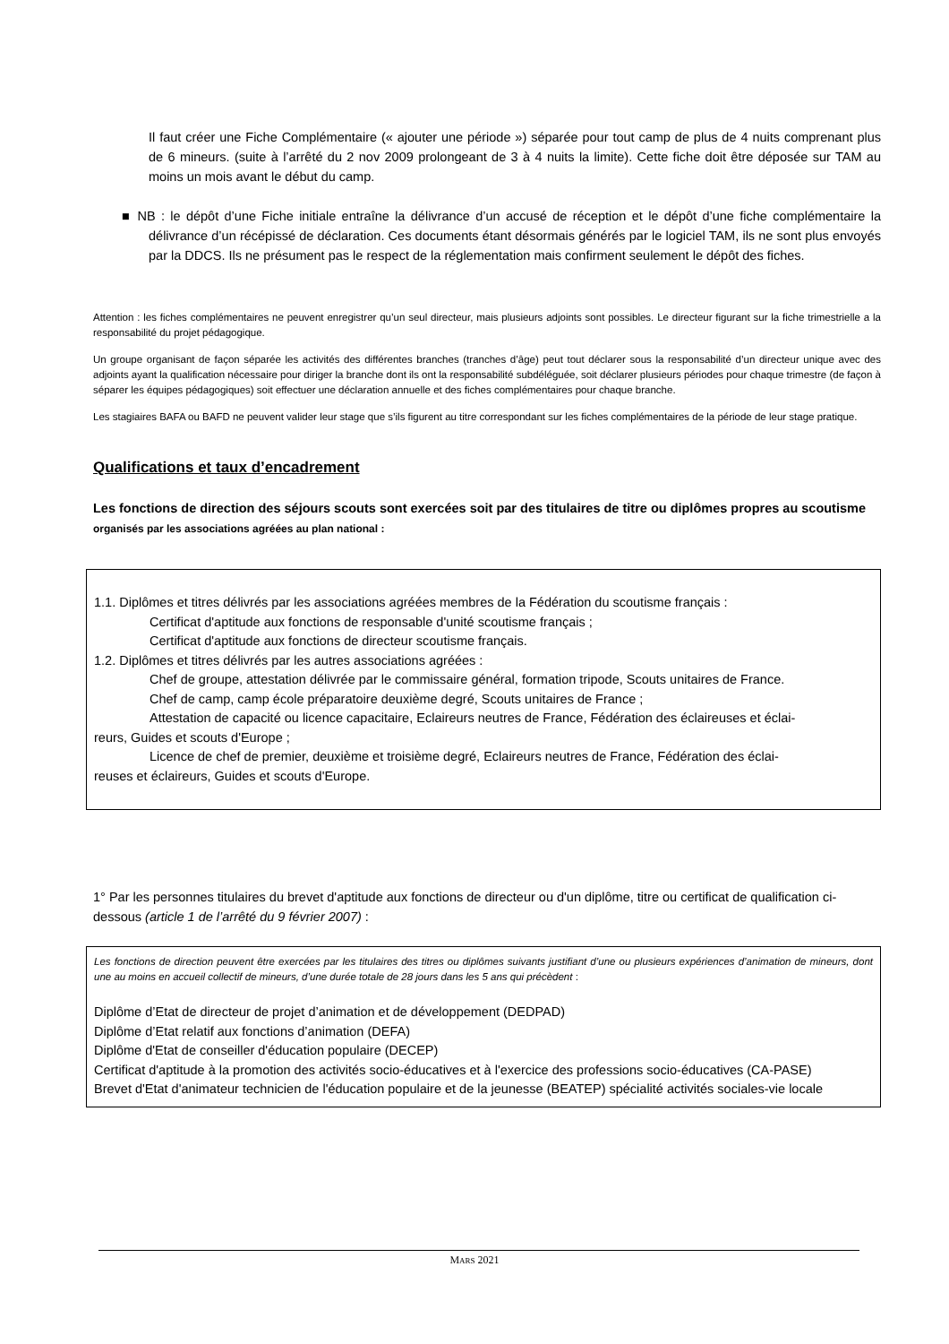Il faut créer une Fiche Complémentaire (« ajouter une période ») séparée pour tout camp de plus de 4 nuits comprenant plus de 6 mineurs. (suite à l’arrêté du 2 nov 2009 prolongeant de 3 à 4 nuits la limite). Cette fiche doit être déposée sur TAM au moins un mois avant le début du camp.
■ NB : le dépôt d’une Fiche initiale entraîne la délivrance d’un accusé de réception et le dépôt d’une fiche complémentaire la délivrance d’un récépissé de déclaration. Ces documents étant désormais générés par le logiciel TAM, ils ne sont plus envoyés par la DDCS. Ils ne présument pas le respect de la réglementation mais confirment seulement le dépôt des fiches.
Attention : les fiches complémentaires ne peuvent enregistrer qu’un seul directeur, mais plusieurs adjoints sont possibles. Le directeur figurant sur la fiche trimestrielle a la responsabilité du projet pédagogique.
Un groupe organisant de façon séparée les activités des différentes branches (tranches d’âge) peut tout déclarer sous la responsabilité d’un directeur unique avec des adjoints ayant la qualification nécessaire pour diriger la branche dont ils ont la responsabilité subdéléguée, soit déclarer plusieurs périodes pour chaque trimestre (de façon à séparer les équipes pédagogiques) soit effectuer une déclaration annuelle et des fiches complémentaires pour chaque branche.
Les stagiaires BAFA ou BAFD ne peuvent valider leur stage que s’ils figurent au titre correspondant sur les fiches complémentaires de la période de leur stage pratique.
Qualifications et taux d’encadrement
Les fonctions de direction des séjours scouts sont exercées soit par des titulaires de titre ou diplômes propres au scoutisme organisés par les associations agréées au plan national :
1.1. Diplômes et titres délivrés par les associations agréées membres de la Fédération du scoutisme français :
Certificat d'aptitude aux fonctions de responsable d'unité scoutisme français ;
Certificat d'aptitude aux fonctions de directeur scoutisme français.
1.2. Diplômes et titres délivrés par les autres associations agréées :
Chef de groupe, attestation délivrée par le commissaire général, formation tripode, Scouts unitaires de France.
Chef de camp, camp école préparatoire deuxième degré, Scouts unitaires de France ;
Attestation de capacité ou licence capacitaire, Eclaireurs neutres de France, Fédération des éclaireuses et éclai-
reurs, Guides et scouts d'Europe ;
Licence de chef de premier, deuxième et troisième degré, Eclaireurs neutres de France, Fédération des éclai-
reuses et éclaireurs, Guides et scouts d'Europe.
1° Par les personnes titulaires du brevet d'aptitude aux fonctions de directeur ou d'un diplôme, titre ou certificat de qualification ci-dessous (article 1 de l’arrêté du 9 février 2007) :
Les fonctions de direction peuvent être exercées par les titulaires des titres ou diplômes suivants justifiant d’une ou plusieurs expériences d’animation de mineurs, dont une au moins en accueil collectif de mineurs, d’une durée totale de 28 jours dans les 5 ans qui précèdent :
Diplôme d’Etat de directeur de projet d’animation et de développement (DEDPAD)
Diplôme d’Etat relatif aux fonctions d’animation (DEFA)
Diplôme d'Etat de conseiller d'éducation populaire (DECEP)
Certificat d'aptitude à la promotion des activités socio-éducatives et à l'exercice des professions socio-éducatives (CA-PASE)
Brevet d'Etat d'animateur technicien de l'éducation populaire et de la jeunesse (BEATEP) spécialité activités sociales-vie locale
MARS 2021